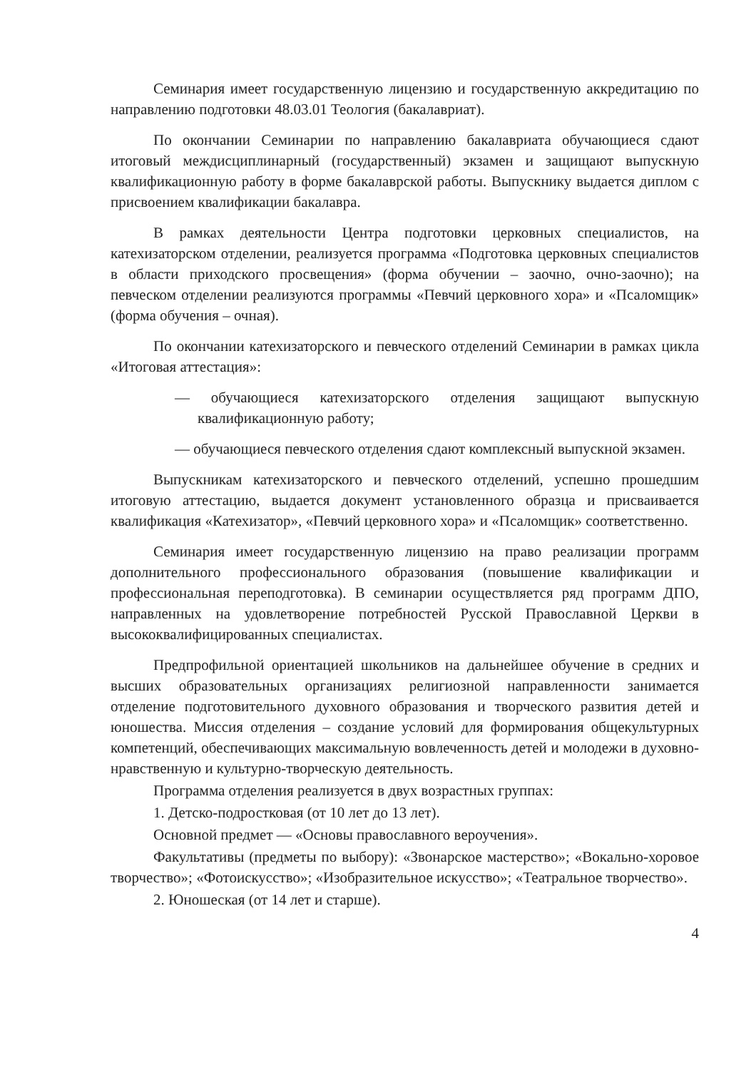Семинария имеет государственную лицензию и государственную аккредитацию по направлению подготовки 48.03.01 Теология (бакалавриат).
По окончании Семинарии по направлению бакалавриата обучающиеся сдают итоговый междисциплинарный (государственный) экзамен и защищают выпускную квалификационную работу в форме бакалаврской работы. Выпускнику выдается диплом с присвоением квалификации бакалавра.
В рамках деятельности Центра подготовки церковных специалистов, на катехизаторском отделении, реализуется программа «Подготовка церковных специалистов в области приходского просвещения» (форма обучении – заочно, очно-заочно); на певческом отделении реализуются программы «Певчий церковного хора» и «Псаломщик» (форма обучения – очная).
По окончании катехизаторского и певческого отделений Семинарии в рамках цикла «Итоговая аттестация»:
— обучающиеся катехизаторского отделения защищают выпускную квалификационную работу;
— обучающиеся певческого отделения сдают комплексный выпускной экзамен.
Выпускникам катехизаторского и певческого отделений, успешно прошедшим итоговую аттестацию, выдается документ установленного образца и присваивается квалификация «Катехизатор», «Певчий церковного хора» и «Псаломщик» соответственно.
Семинария имеет государственную лицензию на право реализации программ дополнительного профессионального образования (повышение квалификации и профессиональная переподготовка). В семинарии осуществляется ряд программ ДПО, направленных на удовлетворение потребностей Русской Православной Церкви в высококвалифицированных специалистах.
Предпрофильной ориентацией школьников на дальнейшее обучение в средних и высших образовательных организациях религиозной направленности занимается отделение подготовительного духовного образования и творческого развития детей и юношества. Миссия отделения – создание условий для формирования общекультурных компетенций, обеспечивающих максимальную вовлеченность детей и молодежи в духовно-нравственную и культурно-творческую деятельность.
Программа отделения реализуется в двух возрастных группах:
1. Детско-подростковая (от 10 лет до 13 лет).
Основной предмет — «Основы православного вероучения».
Факультативы (предметы по выбору): «Звонарское мастерство»; «Вокально-хоровое творчество»; «Фотоискусство»; «Изобразительное искусство»; «Театральное творчество».
2. Юношеская (от 14 лет и старше).
4